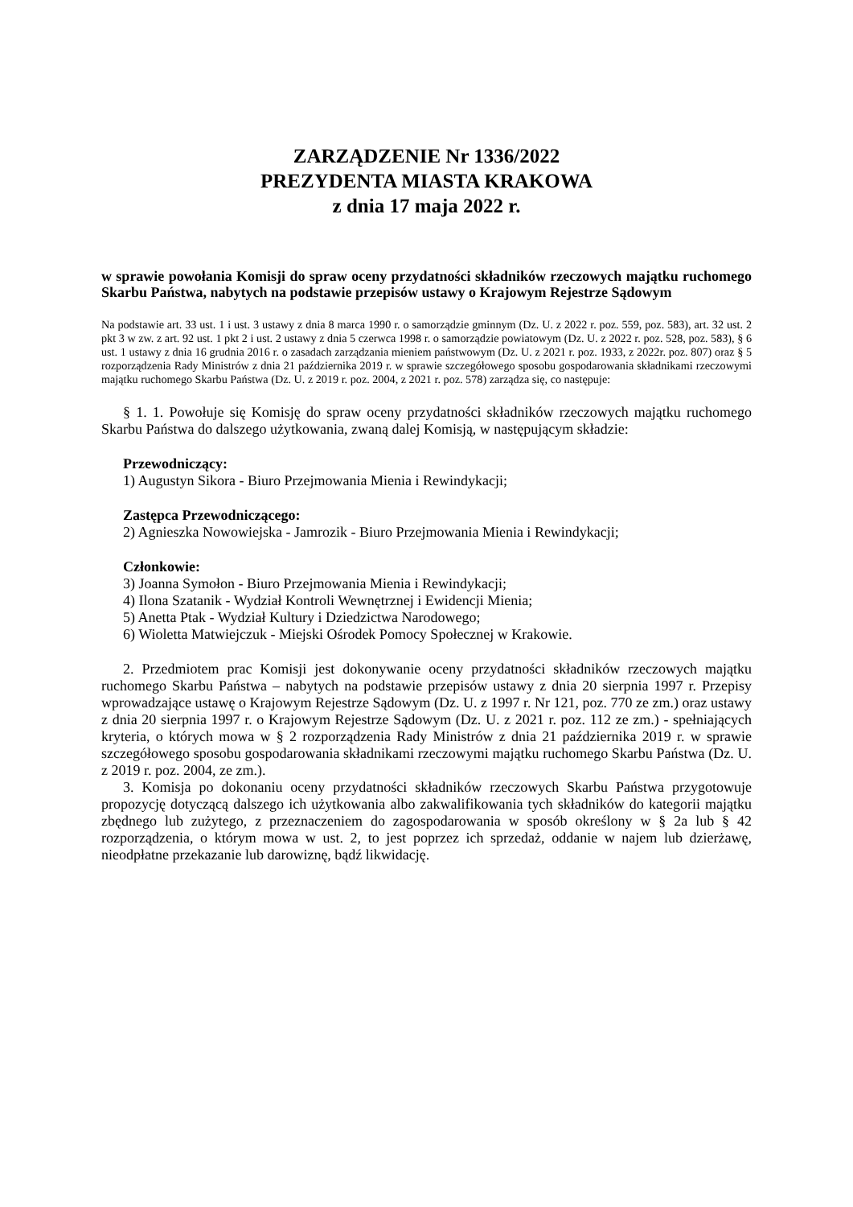ZARZĄDZENIE Nr 1336/2022
PREZYDENTA MIASTA KRAKOWA
z dnia 17 maja 2022 r.
w sprawie powołania Komisji do spraw oceny przydatności składników rzeczowych majątku ruchomego Skarbu Państwa, nabytych na podstawie przepisów ustawy o Krajowym Rejestrze Sądowym
Na podstawie art. 33 ust. 1 i ust. 3 ustawy z dnia 8 marca 1990 r. o samorządzie gminnym (Dz. U. z 2022 r. poz. 559, poz. 583), art. 32 ust. 2 pkt 3 w zw. z art. 92 ust. 1 pkt 2 i ust. 2 ustawy z dnia 5 czerwca 1998 r. o samorządzie powiatowym (Dz. U. z 2022 r. poz. 528, poz. 583), § 6 ust. 1 ustawy z dnia 16 grudnia 2016 r. o zasadach zarządzania mieniem państwowym (Dz. U. z 2021 r. poz. 1933, z 2022r. poz. 807) oraz § 5 rozporządzenia Rady Ministrów z dnia 21 października 2019 r. w sprawie szczegółowego sposobu gospodarowania składnikami rzeczowymi majątku ruchomego Skarbu Państwa (Dz. U. z 2019 r. poz. 2004, z 2021 r. poz. 578) zarządza się, co następuje:
§ 1. 1. Powołuje się Komisję do spraw oceny przydatności składników rzeczowych majątku ruchomego Skarbu Państwa do dalszego użytkowania, zwaną dalej Komisją, w następującym składzie:
Przewodniczący:
1) Augustyn Sikora - Biuro Przejmowania Mienia i Rewindykacji;
Zastępca Przewodniczącego:
2) Agnieszka Nowowiejska - Jamrozik - Biuro Przejmowania Mienia i Rewindykacji;
Członkowie:
3) Joanna Symołon - Biuro Przejmowania Mienia i Rewindykacji;
4) Ilona Szatanik - Wydział Kontroli Wewnętrznej i Ewidencji Mienia;
5) Anetta Ptak - Wydział Kultury i Dziedzictwa Narodowego;
6) Wioletta Matwiejczuk - Miejski Ośrodek Pomocy Społecznej w Krakowie.
2. Przedmiotem prac Komisji jest dokonywanie oceny przydatności składników rzeczowych majątku ruchomego Skarbu Państwa – nabytych na podstawie przepisów ustawy z dnia 20 sierpnia 1997 r. Przepisy wprowadzające ustawę o Krajowym Rejestrze Sądowym (Dz. U. z 1997 r. Nr 121, poz. 770 ze zm.) oraz ustawy z dnia 20 sierpnia 1997 r. o Krajowym Rejestrze Sądowym (Dz. U. z 2021 r. poz. 112 ze zm.) - spełniających kryteria, o których mowa w § 2 rozporządzenia Rady Ministrów z dnia 21 października 2019 r. w sprawie szczegółowego sposobu gospodarowania składnikami rzeczowymi majątku ruchomego Skarbu Państwa (Dz. U. z 2019 r. poz. 2004, ze zm.).
3. Komisja po dokonaniu oceny przydatności składników rzeczowych Skarbu Państwa przygotowuje propozycję dotyczącą dalszego ich użytkowania albo zakwalifikowania tych składników do kategorii majątku zbędnego lub zużytego, z przeznaczeniem do zagospodarowania w sposób określony w § 2a lub § 42 rozporządzenia, o którym mowa w ust. 2, to jest poprzez ich sprzedaż, oddanie w najem lub dzierżawę, nieodpłatne przekazanie lub darowiznę, bądź likwidację.